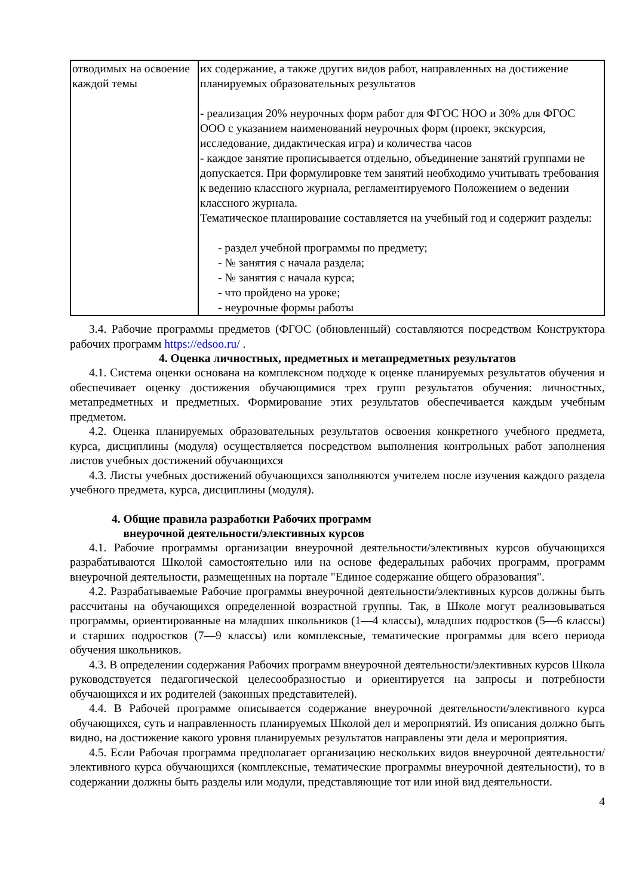| отводимых на освоение каждой темы | их содержание, а также других видов работ, направленных на достижение планируемых образовательных результатов - реализация 20% неурочных форм работ для ФГОС НОО и 30% для ФГОС ООО с указанием наименований неурочных форм (проект, экскурсия, исследование, дидактическая игра) и количества часов - каждое занятие прописывается отдельно, объединение занятий группами не допускается. При формулировке тем занятий необходимо учитывать требования к ведению классного журнала, регламентируемого Положением о ведении классного журнала. Тематическое планирование составляется на учебный год и содержит разделы: - раздел учебной программы по предмету; - № занятия с начала раздела; - № занятия с начала курса; - что пройдено на уроке; - неурочные формы работы |
3.4. Рабочие программы предметов (ФГОС (обновленный) составляются посредством Конструктора рабочих программ https://edsoo.ru/ .
4. Оценка личностных, предметных и метапредметных результатов
4.1. Система оценки основана на комплексном подходе к оценке планируемых результатов обучения и обеспечивает оценку достижения обучающимися трех групп результатов обучения: личностных, метапредметных и предметных. Формирование этих результатов обеспечивается каждым учебным предметом.
4.2. Оценка планируемых образовательных результатов освоения конкретного учебного предмета, курса, дисциплины (модуля) осуществляется посредством выполнения контрольных работ заполнения листов учебных достижений обучающихся
4.3. Листы учебных достижений обучающихся заполняются учителем после изучения каждого раздела учебного предмета, курса, дисциплины (модуля).
4. Общие правила разработки Рабочих программ
внеурочной деятельности/элективных курсов
4.1. Рабочие программы организации внеурочной деятельности/элективных курсов обучающихся разрабатываются Школой самостоятельно или на основе федеральных рабочих программ, программ внеурочной деятельности, размещенных на портале "Единое содержание общего образования".
4.2. Разрабатываемые Рабочие программы внеурочной деятельности/элективных курсов должны быть рассчитаны на обучающихся определенной возрастной группы. Так, в Школе могут реализовываться программы, ориентированные на младших школьников (1—4 классы), младших подростков (5—6 классы) и старших подростков (7—9 классы) или комплексные, тематические программы для всего периода обучения школьников.
4.3. В определении содержания Рабочих программ внеурочной деятельности/элективных курсов Школа руководствуется педагогической целесообразностью и ориентируется на запросы и потребности обучающихся и их родителей (законных представителей).
4.4. В Рабочей программе описывается содержание внеурочной деятельности/элективного курса обучающихся, суть и направленность планируемых Школой дел и мероприятий. Из описания должно быть видно, на достижение какого уровня планируемых результатов направлены эти дела и мероприятия.
4.5. Если Рабочая программа предполагает организацию нескольких видов внеурочной деятельности/элективного курса обучающихся (комплексные, тематические программы внеурочной деятельности), то в содержании должны быть разделы или модули, представляющие тот или иной вид деятельности.
4